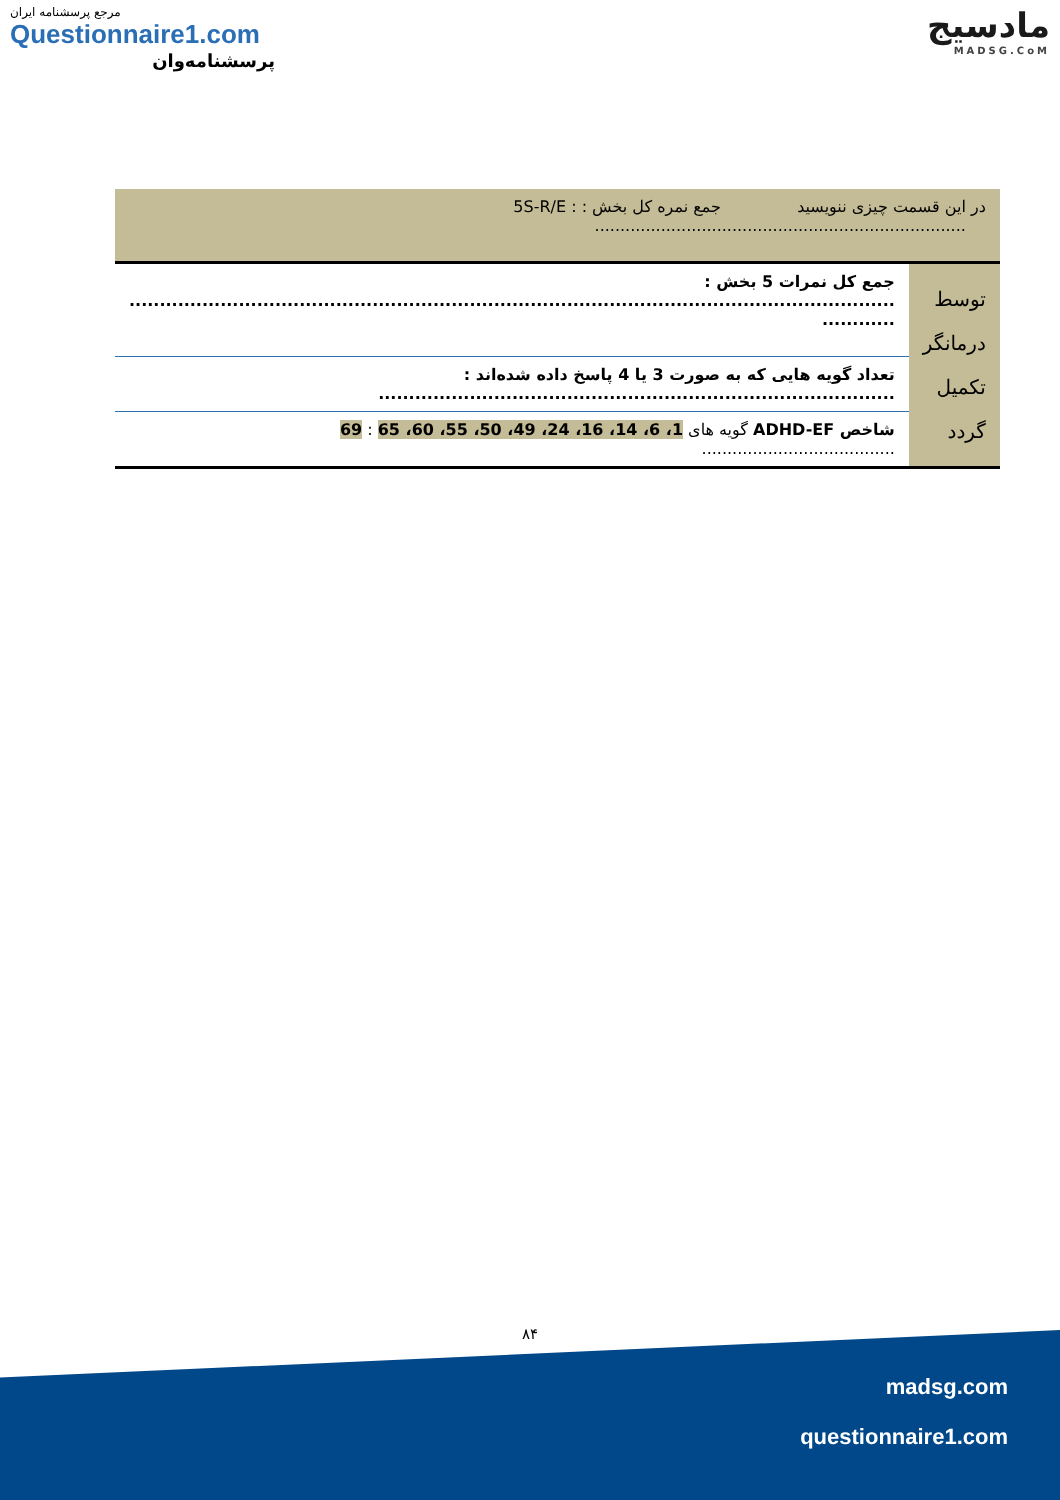مرجع پرسشنامه ایران
Questionnaire1.com
پرسشنامه‌وان
مادسیج
MADSG.CoM
| در این قسمت چیزی ننویسید جمع نمره کل بخش : : 5S-R/E ......................................................................... | |
| توسط درمانگر تکمیل گردد | جمع کل نمرات 5 بخش : .............................................................................................................................. ............ |
| | تعداد گویه هایی که به صورت 3 یا 4 پاسخ داده شده‌اند : ..................................................................................... |
| | شاخص ADHD-EF گویه های 1، 6، 14، 16، 24، 49، 50، 55، 60، 65 : 69 ...................................... |
۸۴
madsg.com
questionnaire1.com